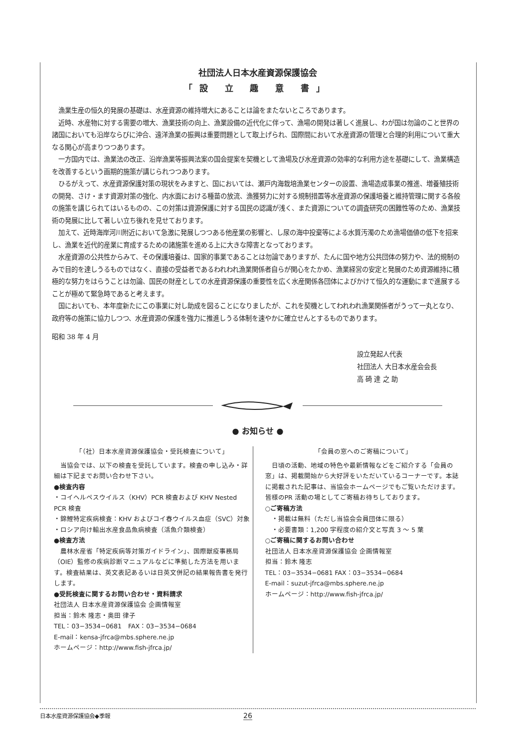社団法人日本水産資源保護協会
「設 立 趣 意 書」
漁業生産の恒久的発展の基礎は、水産資源の維持増大にあることは論をまたないところであります。
近時、水産物に対する需要の増大、漁業技術の向上、漁業設備の近代化に伴って、漁場の開発は著しく進展し、わが国は勿論のこと世界の諸国においても沿岸ならびに沖合、遠洋漁業の振興は重要問題として取上げられ、国際間において水産資源の管理と合理的利用について重大なる関心が高まりつつあります。
一方国内では、漁業法の改正、沿岸漁業等振興法案の国会提案を契機として漁場及び水産資源の効率的な利用方途を基礎にして、漁業構造を改善するという画期的施策が講じられつつあります。
ひるがえって、水産資源保護対策の現状をみますと、国においては、瀬戸内海栽培漁業センターの設置、漁場造成事業の推進、増養殖技術の開発、さけ・ます資源対策の強化、内水面における種苗の放流、漁獲努力に対する規制措置等水産資源の保護培養と維持管理に関する各般の施策を講じられてはいるものの、この対策は資源保護に対する国民の認識が浅く、また資源についての調査研究の困難性等のため、漁業技術の発展に比して著しい立ち後れを見せております。
加えて、近時海岸河川附近において急激に発展しつつある他産業の影響と、し尿の海中投棄等による水質汚濁のため漁場価値の低下を招来し、漁業を近代的産業に育成するための諸施策を進める上に大きな障害となっております。
水産資源の公共性からみて、その保護培養は、国家的事業であることは勿論でありますが、たんに国や地方公共団体の努力や、法的規制のみで目的を達しうるものではなく、直接の受益者であるわれわれ漁業関係者自らが関心をたかめ、漁業経営の安定と発展のため資源維持に積極的な努力をはらうことは勿論、国民の財産としての水産資源保護の重要性を広く水産関係各団体によびかけて恒久的な運動にまで進展することが極めて緊急時であると考えます。
国においても、本年度新たにこの事業に対し助成を図ることになりましたが、これを契機としてわれわれ漁業関係者がうって一丸となり、政府等の施策に協力しつつ、水産資源の保護を強力に推進しうる体制を速やかに確立せんとするものであります。
昭和 38 年 4 月
設立発起人代表
社団法人 大日本水産会会長
高 碕 達 之 助
● お知らせ ●
「（社）日本水産資源保護協会・受託検査について」
　当協会では、以下の検査を受託しています。検査の申し込み・詳細は下記までお問い合わせ下さい。
●検査内容
・コイヘルペスウイルス（KHV）PCR 検査および KHV Nested PCR 検査
・錦鯉特定疾病検査：KHV およびコイ春ウイルス血症（SVC）対象
・ロシア向け輸出水産食品魚病検査（活魚介類検査）
●検査方法
　農林水産省「特定疾病等対策ガイドライン」、国際獣疫事務局（OIE）監修の疾病診断マニュアルなどに準拠した方法を用います。検査結果は、英文表記あるいは日英文併記の結果報告書を発行します。
●受託検査に関するお問い合わせ・資料請求
社団法人 日本水産資源保護協会 企画情報室
担当：鈴木 隆志・奥田 律子
TEL：03−3534−0681　FAX：03−3534−0684
E-mail：kensa-jfrca@mbs.sphere.ne.jp
ホームページ：http://www.fish-jfrca.jp/
「会員の窓へのご寄稿について」
　日頃の活動、地域の特色や最新情報などをご紹介する「会員の窓」は、掲載開始から大好評をいただいているコーナーです。本誌に掲載された記事は、当協会ホームページでもご覧いただけます。皆様のPR 活動の場としてご寄稿お待ちしております。
○ご寄稿方法
　・掲載は無料（ただし当協会会員団体に限る）
　・必要書類：1,200 字程度の紹介文と写真 3 〜 5 葉
○ご寄稿に関するお問い合わせ
社団法人 日本水産資源保護協会 企画情報室
担当：鈴木 隆志
TEL：03−3534−0681 FAX：03−3534−0684
E-mail：suzut-jfrca@mbs.sphere.ne.jp
ホームページ：http://www.fish-jfrca.jp/
日本水産資源保護協会◆季報 26